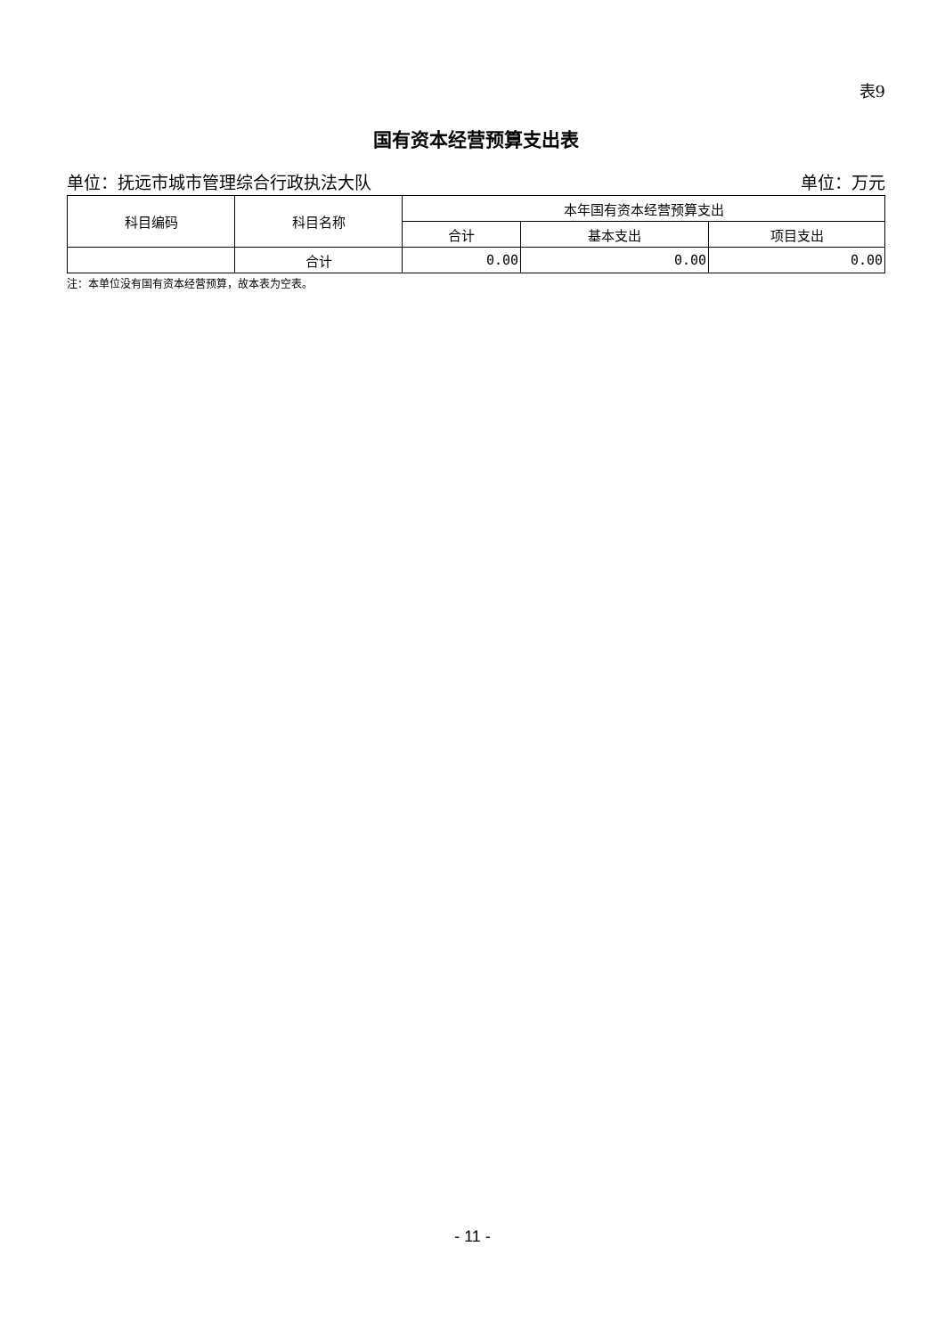表9
国有资本经营预算支出表
单位：抚远市城市管理综合行政执法大队 单位：万元
| 科目编码 | 科目名称 | 本年国有资本经营预算支出 | | |
| --- | --- | --- | --- | --- |
| | | 合计 | 基本支出 | 项目支出 |
| | 合计 | 0.00 | 0.00 | 0.00 |
注：本单位没有国有资本经营预算，故本表为空表。
- 11 -